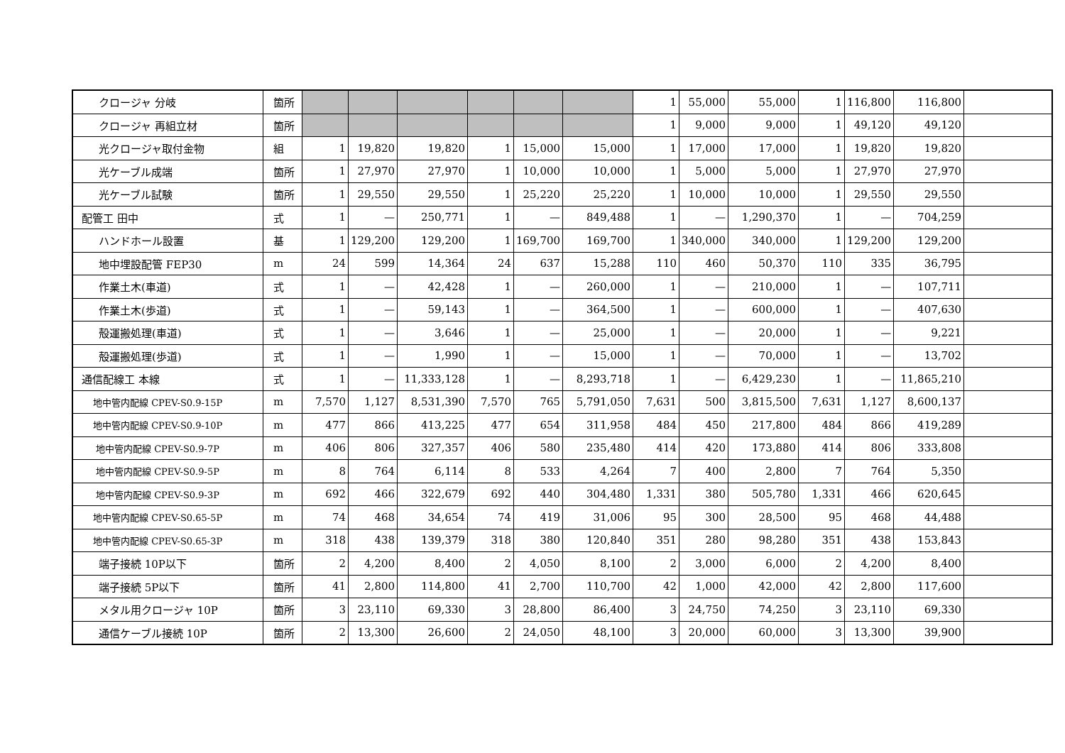| クロージャ 分岐 | 箇所 | | | | | | | 1 | 55,000 | 55,000 | 1 | 116,800 | 116,800 | |
| クロージャ 再組立材 | 箇所 | | | | | | | 1 | 9,000 | 9,000 | 1 | 49,120 | 49,120 | |
| 光クロージャ取付金物 | 組 | 1 | 19,820 | 19,820 | 1 | 15,000 | 15,000 | 1 | 17,000 | 17,000 | 1 | 19,820 | 19,820 | |
| 光ケーブル成端 | 箇所 | 1 | 27,970 | 27,970 | 1 | 10,000 | 10,000 | 1 | 5,000 | 5,000 | 1 | 27,970 | 27,970 | |
| 光ケーブル試験 | 箇所 | 1 | 29,550 | 29,550 | 1 | 25,220 | 25,220 | 1 | 10,000 | 10,000 | 1 | 29,550 | 29,550 | |
| 配管工 田中 | 式 | 1 | — | 250,771 | 1 | — | 849,488 | 1 | — | 1,290,370 | 1 | — | 704,259 | |
| ハンドホール設置 | 基 | 1 | 129,200 | 129,200 | 1 | 169,700 | 169,700 | 1 | 340,000 | 340,000 | 1 | 129,200 | 129,200 | |
| 地中埋設配管 FEP30 | m | 24 | 599 | 14,364 | 24 | 637 | 15,288 | 110 | 460 | 50,370 | 110 | 335 | 36,795 | |
| 作業土木(車道) | 式 | 1 | — | 42,428 | 1 | — | 260,000 | 1 | — | 210,000 | 1 | — | 107,711 | |
| 作業土木(歩道) | 式 | 1 | — | 59,143 | 1 | — | 364,500 | 1 | — | 600,000 | 1 | — | 407,630 | |
| 殻運搬処理(車道) | 式 | 1 | — | 3,646 | 1 | — | 25,000 | 1 | — | 20,000 | 1 | — | 9,221 | |
| 殻運搬処理(歩道) | 式 | 1 | — | 1,990 | 1 | — | 15,000 | 1 | — | 70,000 | 1 | — | 13,702 | |
| 通信配線工 本線 | 式 | 1 | — | 11,333,128 | 1 | — | 8,293,718 | 1 | — | 6,429,230 | 1 | — | 11,865,210 | |
| 地中管内配線 CPEV-S0.9-15P | m | 7,570 | 1,127 | 8,531,390 | 7,570 | 765 | 5,791,050 | 7,631 | 500 | 3,815,500 | 7,631 | 1,127 | 8,600,137 | |
| 地中管内配線 CPEV-S0.9-10P | m | 477 | 866 | 413,225 | 477 | 654 | 311,958 | 484 | 450 | 217,800 | 484 | 866 | 419,289 | |
| 地中管内配線 CPEV-S0.9-7P | m | 406 | 806 | 327,357 | 406 | 580 | 235,480 | 414 | 420 | 173,880 | 414 | 806 | 333,808 | |
| 地中管内配線 CPEV-S0.9-5P | m | 8 | 764 | 6,114 | 8 | 533 | 4,264 | 7 | 400 | 2,800 | 7 | 764 | 5,350 | |
| 地中管内配線 CPEV-S0.9-3P | m | 692 | 466 | 322,679 | 692 | 440 | 304,480 | 1,331 | 380 | 505,780 | 1,331 | 466 | 620,645 | |
| 地中管内配線 CPEV-S0.65-5P | m | 74 | 468 | 34,654 | 74 | 419 | 31,006 | 95 | 300 | 28,500 | 95 | 468 | 44,488 | |
| 地中管内配線 CPEV-S0.65-3P | m | 318 | 438 | 139,379 | 318 | 380 | 120,840 | 351 | 280 | 98,280 | 351 | 438 | 153,843 | |
| 端子接続 10P以下 | 箇所 | 2 | 4,200 | 8,400 | 2 | 4,050 | 8,100 | 2 | 3,000 | 6,000 | 2 | 4,200 | 8,400 | |
| 端子接続 5P以下 | 箇所 | 41 | 2,800 | 114,800 | 41 | 2,700 | 110,700 | 42 | 1,000 | 42,000 | 42 | 2,800 | 117,600 | |
| メタル用クロージャ 10P | 箇所 | 3 | 23,110 | 69,330 | 3 | 28,800 | 86,400 | 3 | 24,750 | 74,250 | 3 | 23,110 | 69,330 | |
| 通信ケーブル接続 10P | 箇所 | 2 | 13,300 | 26,600 | 2 | 24,050 | 48,100 | 3 | 20,000 | 60,000 | 3 | 13,300 | 39,900 | |